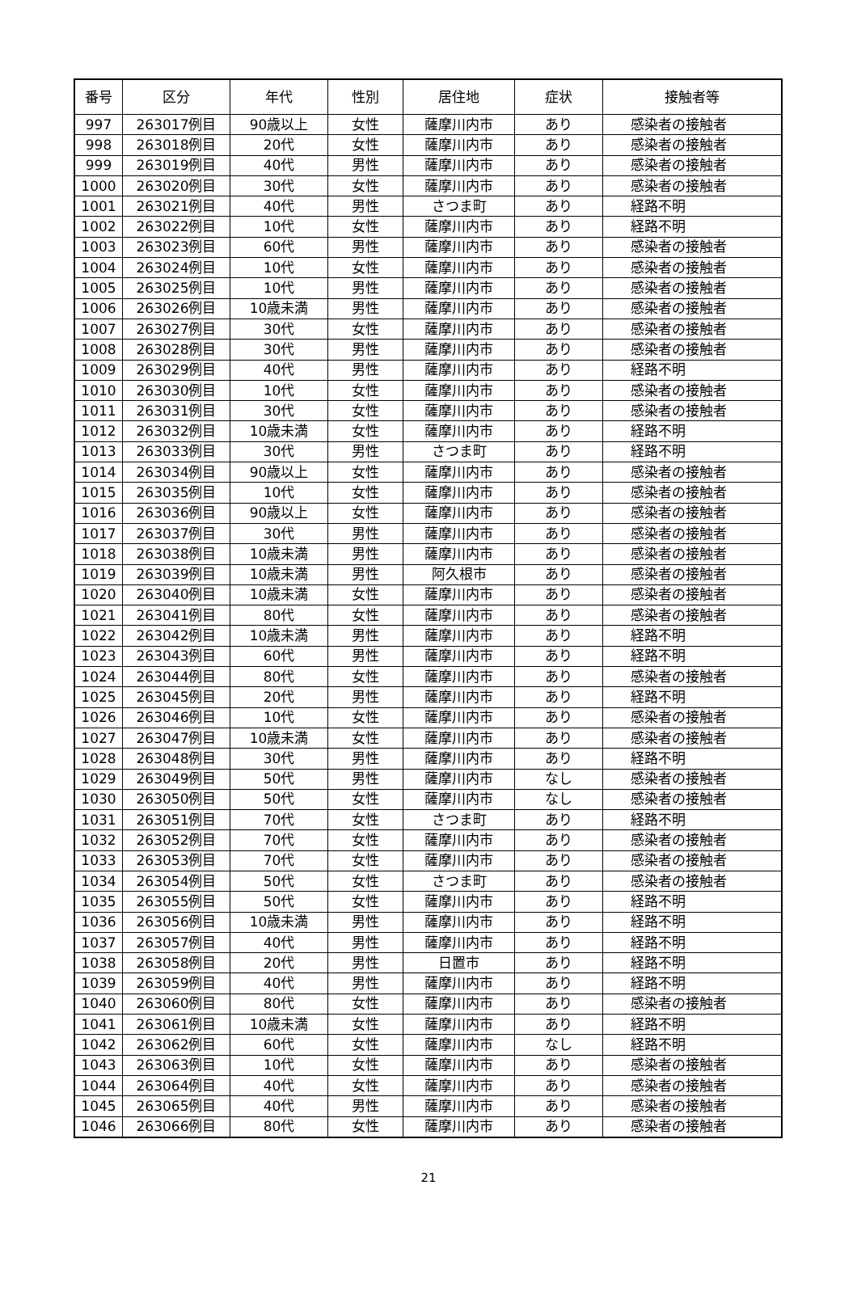| 番号 | 区分 | 年代 | 性別 | 居住地 | 症状 | 接触者等 |
| --- | --- | --- | --- | --- | --- | --- |
| 997 | 263017例目 | 90歳以上 | 女性 | 薩摩川内市 | あり | 感染者の接触者 |
| 998 | 263018例目 | 20代 | 女性 | 薩摩川内市 | あり | 感染者の接触者 |
| 999 | 263019例目 | 40代 | 男性 | 薩摩川内市 | あり | 感染者の接触者 |
| 1000 | 263020例目 | 30代 | 女性 | 薩摩川内市 | あり | 感染者の接触者 |
| 1001 | 263021例目 | 40代 | 男性 | さつま町 | あり | 経路不明 |
| 1002 | 263022例目 | 10代 | 女性 | 薩摩川内市 | あり | 経路不明 |
| 1003 | 263023例目 | 60代 | 男性 | 薩摩川内市 | あり | 感染者の接触者 |
| 1004 | 263024例目 | 10代 | 女性 | 薩摩川内市 | あり | 感染者の接触者 |
| 1005 | 263025例目 | 10代 | 男性 | 薩摩川内市 | あり | 感染者の接触者 |
| 1006 | 263026例目 | 10歳未満 | 男性 | 薩摩川内市 | あり | 感染者の接触者 |
| 1007 | 263027例目 | 30代 | 女性 | 薩摩川内市 | あり | 感染者の接触者 |
| 1008 | 263028例目 | 30代 | 男性 | 薩摩川内市 | あり | 感染者の接触者 |
| 1009 | 263029例目 | 40代 | 男性 | 薩摩川内市 | あり | 経路不明 |
| 1010 | 263030例目 | 10代 | 女性 | 薩摩川内市 | あり | 感染者の接触者 |
| 1011 | 263031例目 | 30代 | 女性 | 薩摩川内市 | あり | 感染者の接触者 |
| 1012 | 263032例目 | 10歳未満 | 女性 | 薩摩川内市 | あり | 経路不明 |
| 1013 | 263033例目 | 30代 | 男性 | さつま町 | あり | 経路不明 |
| 1014 | 263034例目 | 90歳以上 | 女性 | 薩摩川内市 | あり | 感染者の接触者 |
| 1015 | 263035例目 | 10代 | 女性 | 薩摩川内市 | あり | 感染者の接触者 |
| 1016 | 263036例目 | 90歳以上 | 女性 | 薩摩川内市 | あり | 感染者の接触者 |
| 1017 | 263037例目 | 30代 | 男性 | 薩摩川内市 | あり | 感染者の接触者 |
| 1018 | 263038例目 | 10歳未満 | 男性 | 薩摩川内市 | あり | 感染者の接触者 |
| 1019 | 263039例目 | 10歳未満 | 男性 | 阿久根市 | あり | 感染者の接触者 |
| 1020 | 263040例目 | 10歳未満 | 女性 | 薩摩川内市 | あり | 感染者の接触者 |
| 1021 | 263041例目 | 80代 | 女性 | 薩摩川内市 | あり | 感染者の接触者 |
| 1022 | 263042例目 | 10歳未満 | 男性 | 薩摩川内市 | あり | 経路不明 |
| 1023 | 263043例目 | 60代 | 男性 | 薩摩川内市 | あり | 経路不明 |
| 1024 | 263044例目 | 80代 | 女性 | 薩摩川内市 | あり | 感染者の接触者 |
| 1025 | 263045例目 | 20代 | 男性 | 薩摩川内市 | あり | 経路不明 |
| 1026 | 263046例目 | 10代 | 女性 | 薩摩川内市 | あり | 感染者の接触者 |
| 1027 | 263047例目 | 10歳未満 | 女性 | 薩摩川内市 | あり | 感染者の接触者 |
| 1028 | 263048例目 | 30代 | 男性 | 薩摩川内市 | あり | 経路不明 |
| 1029 | 263049例目 | 50代 | 男性 | 薩摩川内市 | なし | 感染者の接触者 |
| 1030 | 263050例目 | 50代 | 女性 | 薩摩川内市 | なし | 感染者の接触者 |
| 1031 | 263051例目 | 70代 | 女性 | さつま町 | あり | 経路不明 |
| 1032 | 263052例目 | 70代 | 女性 | 薩摩川内市 | あり | 感染者の接触者 |
| 1033 | 263053例目 | 70代 | 女性 | 薩摩川内市 | あり | 感染者の接触者 |
| 1034 | 263054例目 | 50代 | 女性 | さつま町 | あり | 感染者の接触者 |
| 1035 | 263055例目 | 50代 | 女性 | 薩摩川内市 | あり | 経路不明 |
| 1036 | 263056例目 | 10歳未満 | 男性 | 薩摩川内市 | あり | 経路不明 |
| 1037 | 263057例目 | 40代 | 男性 | 薩摩川内市 | あり | 経路不明 |
| 1038 | 263058例目 | 20代 | 男性 | 日置市 | あり | 経路不明 |
| 1039 | 263059例目 | 40代 | 男性 | 薩摩川内市 | あり | 経路不明 |
| 1040 | 263060例目 | 80代 | 女性 | 薩摩川内市 | あり | 感染者の接触者 |
| 1041 | 263061例目 | 10歳未満 | 女性 | 薩摩川内市 | あり | 経路不明 |
| 1042 | 263062例目 | 60代 | 女性 | 薩摩川内市 | なし | 経路不明 |
| 1043 | 263063例目 | 10代 | 女性 | 薩摩川内市 | あり | 感染者の接触者 |
| 1044 | 263064例目 | 40代 | 女性 | 薩摩川内市 | あり | 感染者の接触者 |
| 1045 | 263065例目 | 40代 | 男性 | 薩摩川内市 | あり | 感染者の接触者 |
| 1046 | 263066例目 | 80代 | 女性 | 薩摩川内市 | あり | 感染者の接触者 |
21